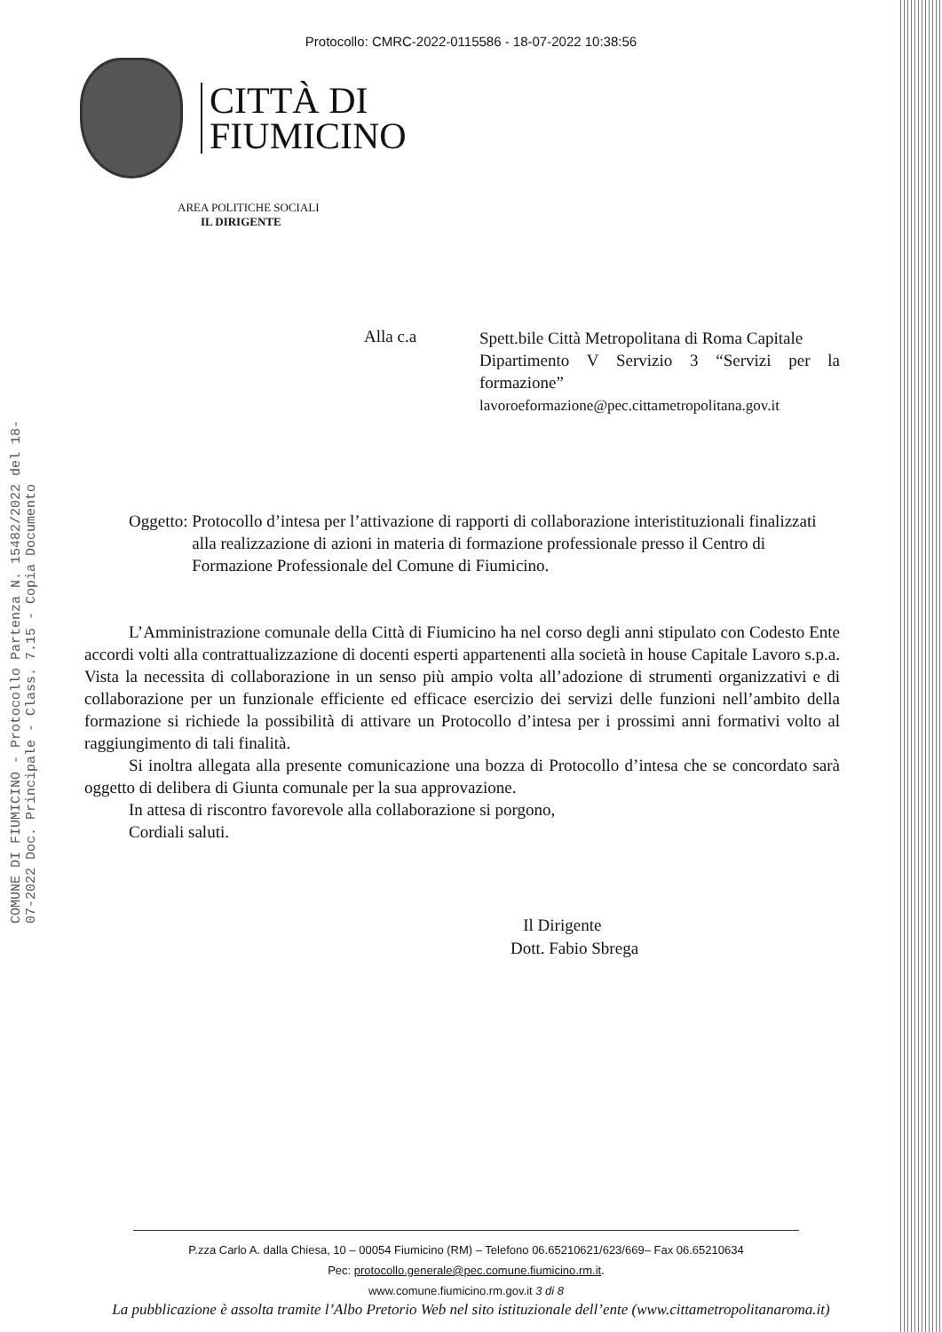COMUNE DI FIUMICINO - Protocollo Partenza N. 15482/2022 del 18-07-2022 Doc. Principale - Class. 7.15 - Copia Documento
Protocollo: CMRC-2022-0115586 - 18-07-2022 10:38:56
CITTÀ DI
FIUMICINO
AREA POLITICHE SOCIALI
IL DIRIGENTE
Alla c.a
Spett.bile Città Metropolitana di Roma Capitale
Dipartimento V Servizio 3 “Servizi per la formazione”
lavoroeformazione@pec.cittametropolitana.gov.it
Oggetto: Protocollo d’intesa per l’attivazione di rapporti di collaborazione interistituzionali finalizzati alla realizzazione di azioni in materia di formazione professionale presso il Centro di Formazione Professionale del Comune di Fiumicino.
L’Amministrazione comunale della Città di Fiumicino ha nel corso degli anni stipulato con Codesto Ente accordi volti alla contrattualizzazione di docenti esperti appartenenti alla società in house Capitale Lavoro s.p.a. Vista la necessita di collaborazione in un senso più ampio volta all’adozione di strumenti organizzativi e di collaborazione per un funzionale efficiente ed efficace esercizio dei servizi delle funzioni nell’ambito della formazione si richiede la possibilità di attivare un Protocollo d’intesa per i prossimi anni formativi volto al raggiungimento di tali finalità.
Si inoltra allegata alla presente comunicazione una bozza di Protocollo d’intesa che se concordato sarà oggetto di delibera di Giunta comunale per la sua approvazione.
In attesa di riscontro favorevole alla collaborazione si porgono,
Cordiali saluti.
Il Dirigente
Dott. Fabio Sbrega
P.zza Carlo A. dalla Chiesa, 10 – 00054 Fiumicino (RM) – Telefono 06.65210621/623/669– Fax 06.65210634
Pec: protocollo.generale@pec.comune.fiumicino.rm.it.
www.comune.fiumicino.rm.gov.it 3 di 8
La pubblicazione è assolta tramite l’Albo Pretorio Web nel sito istituzionale dell’ente (www.cittametropolitanaroma.it)